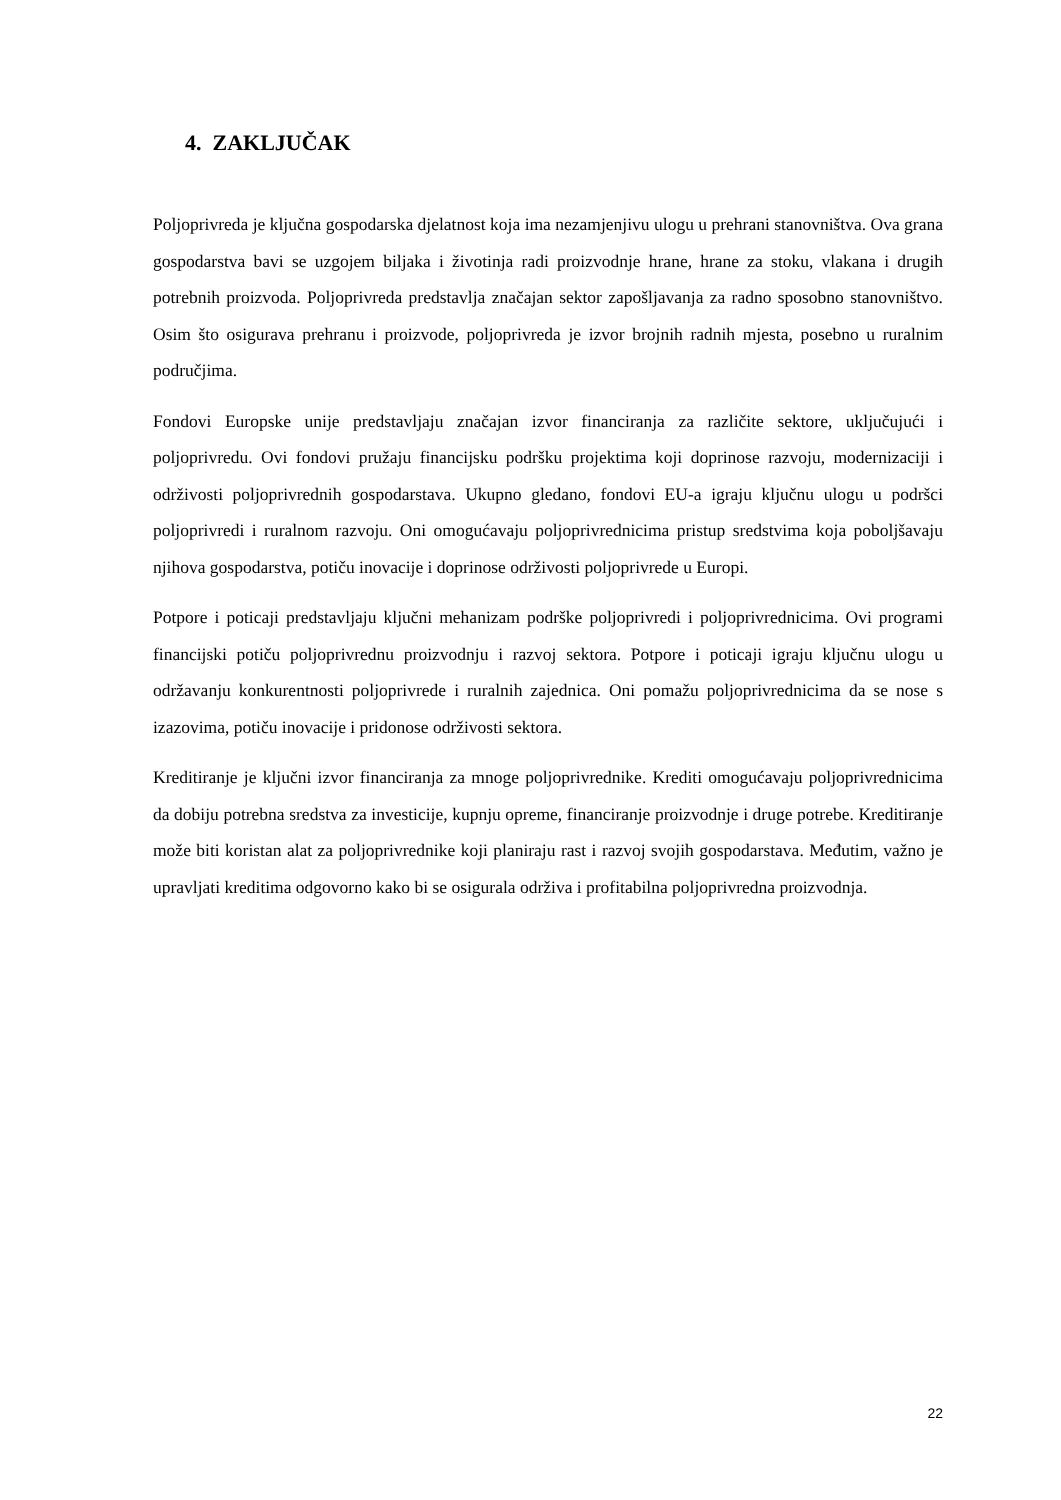4. ZAKLJUČAK
Poljoprivreda je ključna gospodarska djelatnost koja ima nezamjenjivu ulogu u prehrani stanovništva. Ova grana gospodarstva bavi se uzgojem biljaka i životinja radi proizvodnje hrane, hrane za stoku, vlakana i drugih potrebnih proizvoda. Poljoprivreda predstavlja značajan sektor zapošljavanja za radno sposobno stanovništvo. Osim što osigurava prehranu i proizvode, poljoprivreda je izvor brojnih radnih mjesta, posebno u ruralnim područjima.
Fondovi Europske unije predstavljaju značajan izvor financiranja za različite sektore, uključujući i poljoprivredu. Ovi fondovi pružaju financijsku podršku projektima koji doprinose razvoju, modernizaciji i održivosti poljoprivrednih gospodarstava. Ukupno gledano, fondovi EU-a igraju ključnu ulogu u podršci poljoprivredi i ruralnom razvoju. Oni omogućavaju poljoprivrednicima pristup sredstvima koja poboljšavaju njihova gospodarstva, potiču inovacije i doprinose održivosti poljoprivrede u Europi.
Potpore i poticaji predstavljaju ključni mehanizam podrške poljoprivredi i poljoprivrednicima. Ovi programi financijski potiču poljoprivrednu proizvodnju i razvoj sektora. Potpore i poticaji igraju ključnu ulogu u održavanju konkurentnosti poljoprivrede i ruralnih zajednica. Oni pomažu poljoprivrednicima da se nose s izazovima, potiču inovacije i pridonose održivosti sektora.
Kreditiranje je ključni izvor financiranja za mnoge poljoprivrednike. Krediti omogućavaju poljoprivrednicima da dobiju potrebna sredstva za investicije, kupnju opreme, financiranje proizvodnje i druge potrebe. Kreditiranje može biti koristan alat za poljoprivrednike koji planiraju rast i razvoj svojih gospodarstava. Međutim, važno je upravljati kreditima odgovorno kako bi se osigurala održiva i profitabilna poljoprivredna proizvodnja.
22